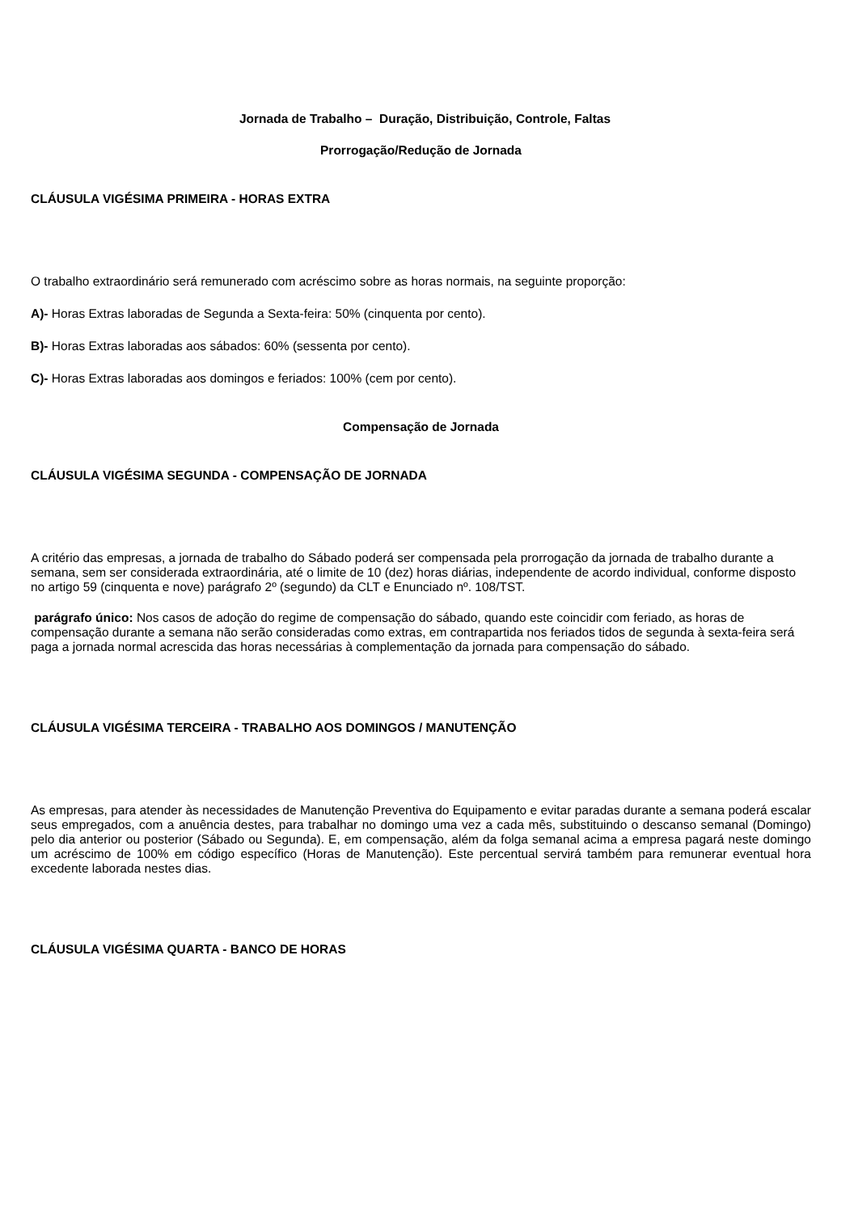Jornada de Trabalho – Duração, Distribuição, Controle, Faltas
Prorrogação/Redução de Jornada
CLÁUSULA VIGÉSIMA PRIMEIRA - HORAS EXTRA
O trabalho extraordinário será remunerado com acréscimo sobre as horas normais, na seguinte proporção:
A)- Horas Extras laboradas de Segunda a Sexta-feira: 50% (cinquenta por cento).
B)- Horas Extras laboradas aos sábados: 60% (sessenta por cento).
C)- Horas Extras laboradas aos domingos e feriados: 100% (cem por cento).
Compensação de Jornada
CLÁUSULA VIGÉSIMA SEGUNDA - COMPENSAÇÃO DE JORNADA
A critério das empresas, a jornada de trabalho do Sábado poderá ser compensada pela prorrogação da jornada de trabalho durante a semana, sem ser considerada extraordinária, até o limite de 10 (dez) horas diárias, independente de acordo individual, conforme disposto no artigo 59 (cinquenta e nove) parágrafo 2º (segundo) da CLT e Enunciado nº. 108/TST.
parágrafo único: Nos casos de adoção do regime de compensação do sábado, quando este coincidir com feriado, as horas de compensação durante a semana não serão consideradas como extras, em contrapartida nos feriados tidos de segunda à sexta-feira será paga a jornada normal acrescida das horas necessárias à complementação da jornada para compensação do sábado.
CLÁUSULA VIGÉSIMA TERCEIRA - TRABALHO AOS DOMINGOS / MANUTENÇÃO
As empresas, para atender às necessidades de Manutenção Preventiva do Equipamento e evitar paradas durante a semana poderá escalar seus empregados, com a anuência destes, para trabalhar no domingo uma vez a cada mês, substituindo o descanso semanal (Domingo) pelo dia anterior ou posterior (Sábado ou Segunda). E, em compensação, além da folga semanal acima a empresa pagará neste domingo um acréscimo de 100% em código específico (Horas de Manutenção). Este percentual servirá também para remunerar eventual hora excedente laborada nestes dias.
CLÁUSULA VIGÉSIMA QUARTA - BANCO DE HORAS